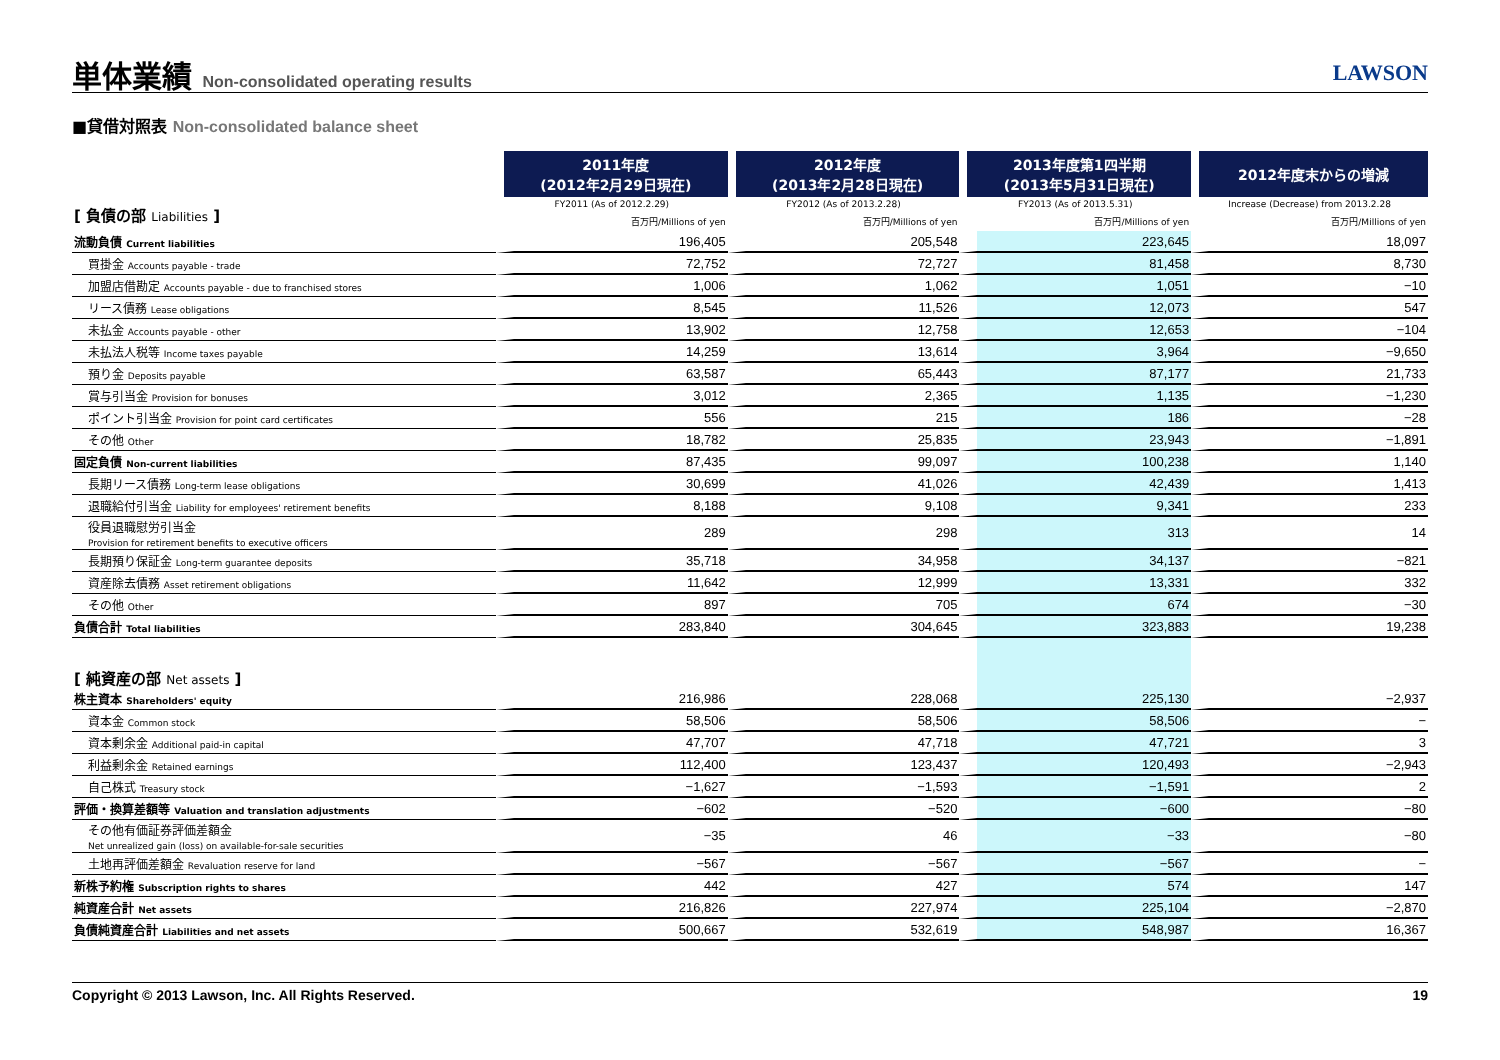単体業績 Non-consolidated operating results
LAWSON
■貸借対照表 Non-consolidated balance sheet
| | 2011年度 (2012年2月29日現在) | 2012年度 (2013年2月28日現在) | 2013年度第1四半期 (2013年5月31日現在) | 2012年度末からの増減 |
| --- | --- | --- | --- | --- |
| [ 負債の部 Liabilities ] | FY2011 (As of 2012.2.29) | FY2012 (As of 2013.2.28) | FY2013 (As of 2013.5.31) | Increase (Decrease) from 2013.2.28 |
| | 百万円/Millions of yen | 百万円/Millions of yen | 百万円/Millions of yen | 百万円/Millions of yen |
| 流動負債 Current liabilities | 196,405 | 205,548 | 223,645 | 18,097 |
| 買掛金 Accounts payable - trade | 72,752 | 72,727 | 81,458 | 8,730 |
| 加盟店借勘定 Accounts payable - due to franchised stores | 1,006 | 1,062 | 1,051 | −10 |
| リース債務 Lease obligations | 8,545 | 11,526 | 12,073 | 547 |
| 未払金 Accounts payable - other | 13,902 | 12,758 | 12,653 | −104 |
| 未払法人税等 Income taxes payable | 14,259 | 13,614 | 3,964 | −9,650 |
| 預り金 Deposits payable | 63,587 | 65,443 | 87,177 | 21,733 |
| 賞与引当金 Provision for bonuses | 3,012 | 2,365 | 1,135 | −1,230 |
| ポイント引当金 Provision for point card certificates | 556 | 215 | 186 | −28 |
| その他 Other | 18,782 | 25,835 | 23,943 | −1,891 |
| 固定負債 Non-current liabilities | 87,435 | 99,097 | 100,238 | 1,140 |
| 長期リース債務 Long-term lease obligations | 30,699 | 41,026 | 42,439 | 1,413 |
| 退職給付引当金 Liability for employees' retirement benefits | 8,188 | 9,108 | 9,341 | 233 |
| 役員退職慰労引当金 Provision for retirement benefits to executive officers | 289 | 298 | 313 | 14 |
| 長期預り保証金 Long-term guarantee deposits | 35,718 | 34,958 | 34,137 | −821 |
| 資産除去債務 Asset retirement obligations | 11,642 | 12,999 | 13,331 | 332 |
| その他 Other | 897 | 705 | 674 | −30 |
| 負債合計 Total liabilities | 283,840 | 304,645 | 323,883 | 19,238 |
| [ 純資産の部 Net assets ] | | | | |
| 株主資本 Shareholders' equity | 216,986 | 228,068 | 225,130 | −2,937 |
| 資本金 Common stock | 58,506 | 58,506 | 58,506 | − |
| 資本剰余金 Additional paid-in capital | 47,707 | 47,718 | 47,721 | 3 |
| 利益剰余金 Retained earnings | 112,400 | 123,437 | 120,493 | −2,943 |
| 自己株式 Treasury stock | −1,627 | −1,593 | −1,591 | 2 |
| 評価・換算差額等 Valuation and translation adjustments | −602 | −520 | −600 | −80 |
| その他有価証券評価差額金 Net unrealized gain (loss) on available-for-sale securities | −35 | 46 | −33 | −80 |
| 土地再評価差額金 Revaluation reserve for land | −567 | −567 | −567 | − |
| 新株予約権 Subscription rights to shares | 442 | 427 | 574 | 147 |
| 純資産合計 Net assets | 216,826 | 227,974 | 225,104 | −2,870 |
| 負債純資産合計 Liabilities and net assets | 500,667 | 532,619 | 548,987 | 16,367 |
Copyright © 2013 Lawson, Inc. All Rights Reserved. 19